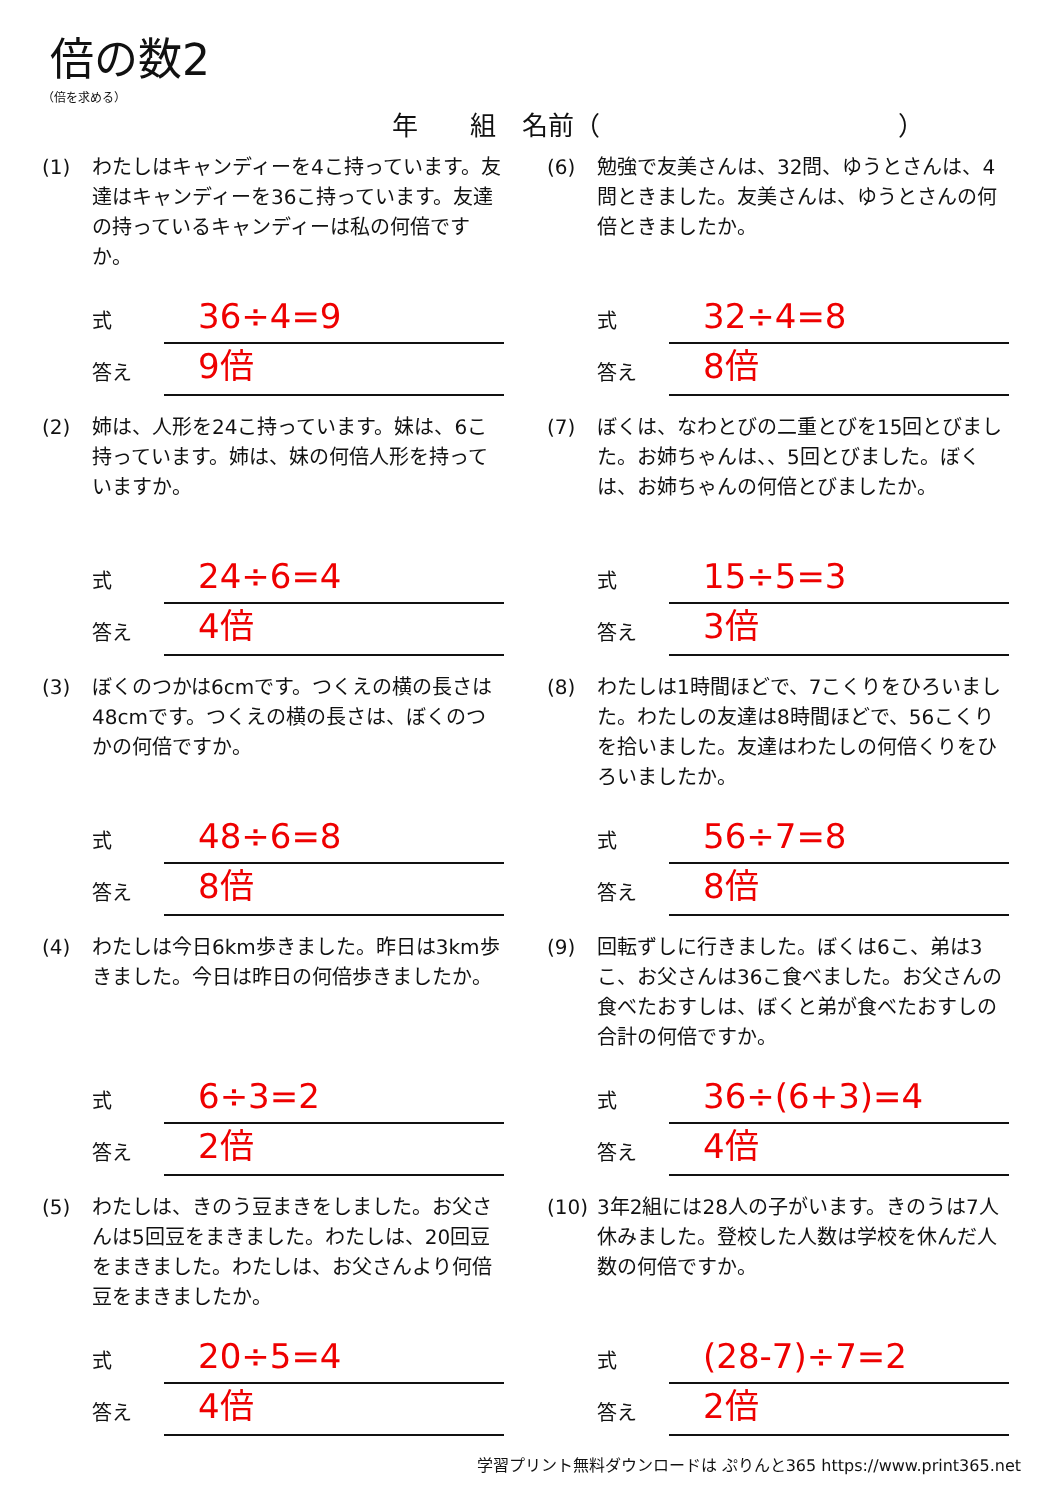倍の数2
（倍を求める）
年　　組　名前（ ）
(1) わたしはキャンディーを4こ持っています。友達はキャンディーを36こ持っています。友達の持っているキャンディーは私の何倍ですか。
式
36÷4=9
答え
9倍
(2) 姉は、人形を24こ持っています。妹は、6こ持っています。姉は、妹の何倍人形を持っていますか。
式
24÷6=4
答え
4倍
(3) ぼくのつかは6cmです。つくえの横の長さは48cmです。つくえの横の長さは、ぼくのつかの何倍ですか。
式
48÷6=8
答え
8倍
(4) わたしは今日6km歩きました。昨日は3km歩きました。今日は昨日の何倍歩きましたか。
式
6÷3=2
答え
2倍
(5) わたしは、きのう豆まきをしました。お父さんは5回豆をまきました。わたしは、20回豆をまきました。わたしは、お父さんより何倍豆をまきましたか。
式
20÷5=4
答え
4倍
(6) 勉強で友美さんは、32問、ゆうとさんは、4問ときました。友美さんは、ゆうとさんの何倍ときましたか。
式
32÷4=8
答え
8倍
(7) ぼくは、なわとびの二重とびを15回とびました。お姉ちゃんは、、5回とびました。ぼくは、お姉ちゃんの何倍とびましたか。
式
15÷5=3
答え
3倍
(8) わたしは1時間ほどで、7こくりをひろいました。わたしの友達は8時間ほどで、56こくりを拾いました。友達はわたしの何倍くりをひろいましたか。
式
56÷7=8
答え
8倍
(9) 回転ずしに行きました。ぼくは6こ、弟は3こ、お父さんは36こ食べました。お父さんの食べたおすしは、ぼくと弟が食べたおすしの合計の何倍ですか。
式
36÷(6+3)=4
答え
4倍
(10) 3年2組には28人の子がいます。きのうは7人休みました。登校した人数は学校を休んだ人数の何倍ですか。
式
(28-7)÷7=2
答え
2倍
学習プリント無料ダウンロードは ぷりんと365 https://www.print365.net